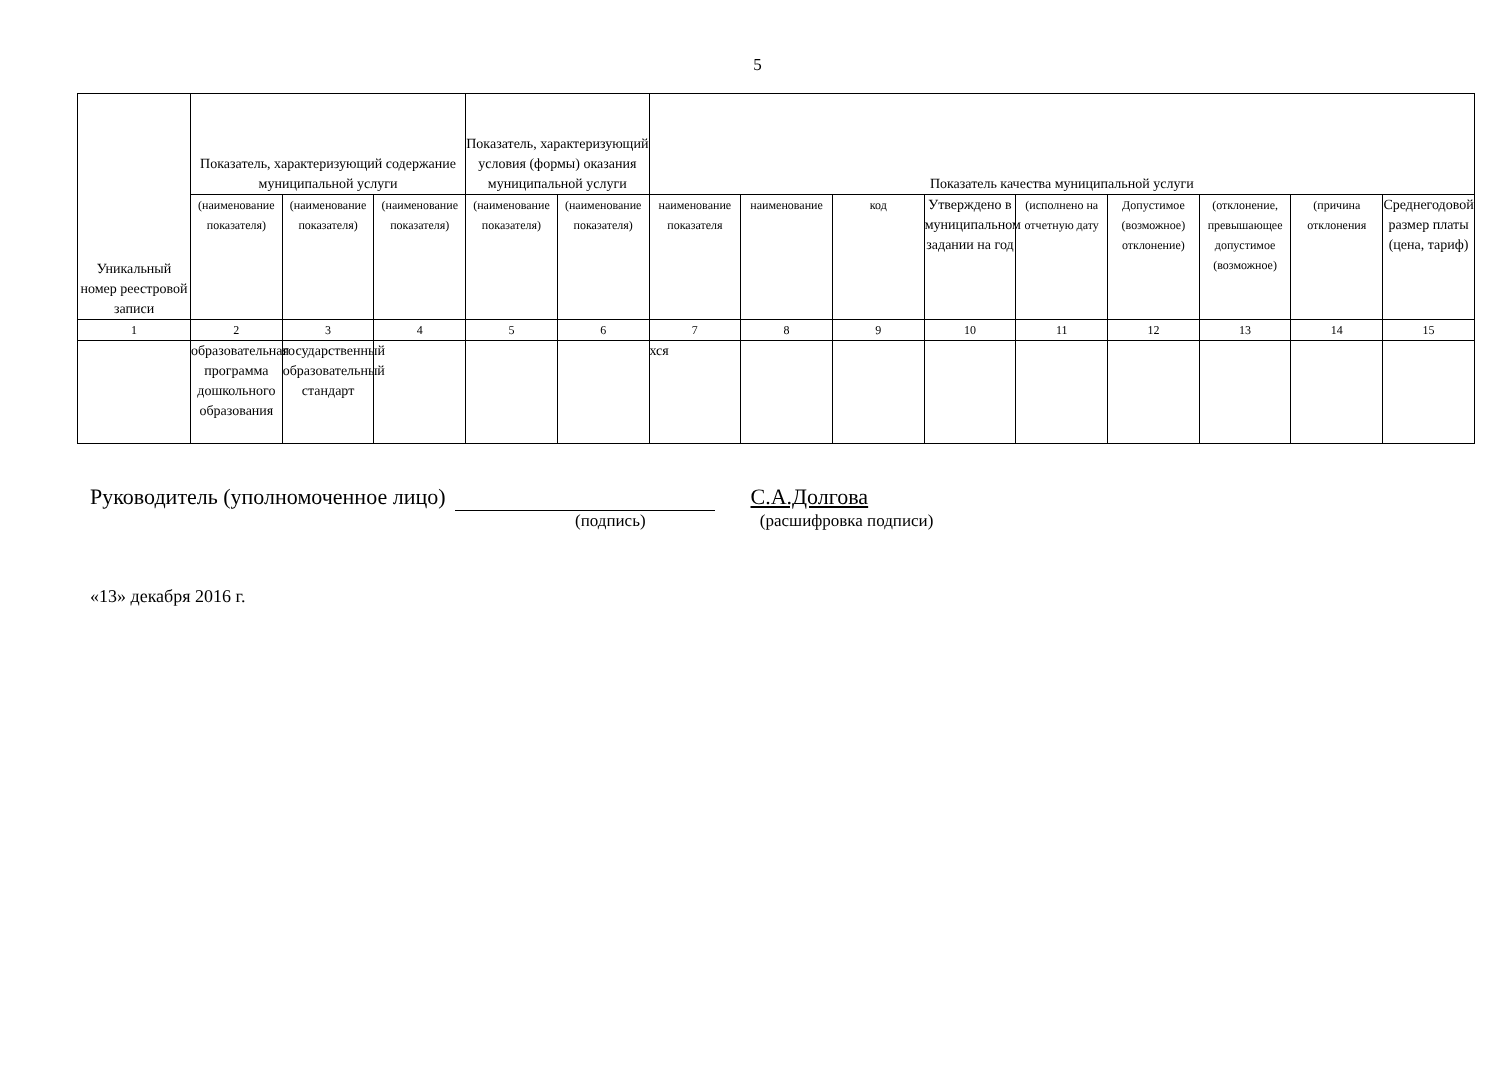5
| Уникальный номер реестровой записи | Показатель, характеризующий содержание муниципальной услуги | | | Показатель, характеризующий условия (формы) оказания муниципальной услуги | | Показатель качества муниципальной услуги | | | | | | | | |
| --- | --- | --- | --- | --- | --- | --- | --- | --- | --- | --- | --- | --- | --- | --- |
| | (наименование показателя) | (наименование показателя) | (наименование показателя) | (наименование показателя) | (наименование показателя) | наименование показателя | наименование | код | Утверждено в муниципальном задании на год | (исполнено на отчетную дату | Допустимое (возможное) отклонение) | (отклонение, превышающее допустимое (возможное) | (причина отклонения | Среднегодовой размер платы (цена, тариф) |
| 1 | 2 | 3 | 4 | 5 | 6 | 7 | 8 | 9 | 10 | 11 | 12 | 13 | 14 | 15 |
| | образовательная программа дошкольного образования | государственный образовательный стандарт | | | | хся | | | | | | | | |
Руководитель (уполномоченное лицо) С.А.Долгова
(подпись) (расшифровка подписи)
«13» декабря 2016 г.